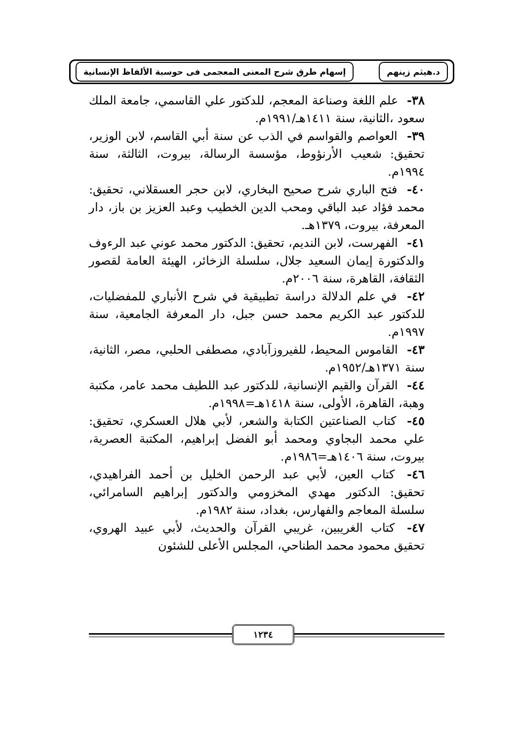د.هيثم زينهم إسهام طرق شرح المعنى المعجمى فى حوسبة الألفاظ الإنسانية
٣٨- علم اللغة وصناعة المعجم، للدكتور علي القاسمي، جامعة الملك سعود ،الثانية، سنة ١٤١١هـ/١٩٩١م.
٣٩- العواصم والقواسم في الذب عن سنة أبي القاسم، لابن الوزير، تحقيق: شعيب الأرنؤوط، مؤسسة الرسالة، بيروت، الثالثة، سنة ١٩٩٤م.
٤٠- فتح الباري شرح صحيح البخاري، لابن حجر العسقلاني، تحقيق: محمد فؤاد عبد الباقي ومحب الدين الخطيب وعبد العزيز بن باز، دار المعرفة، بيروت، ١٣٧٩هـ.
٤١- الفهرست، لابن النديم، تحقيق: الدكتور محمد عوني عبد الرءوف والدكتورة إيمان السعيد جلال، سلسلة الزخائر، الهيئة العامة لقصور الثقافة، القاهرة، سنة ٢٠٠٦م.
٤٢- في علم الدلالة دراسة تطبيقية في شرح الأنباري للمفضليات، للدكتور عبد الكريم محمد حسن جبل، دار المعرفة الجامعية، سنة ١٩٩٧م.
٤٣- القاموس المحيط، للفيروزآبادي، مصطفى الحلبي، مصر، الثانية، سنة ١٣٧١هـ/١٩٥٢م.
٤٤- القرآن والقيم الإنسانية، للدكتور عبد اللطيف محمد عامر، مكتبة وهبة، القاهرة، الأولى، سنة ١٤١٨هـ=١٩٩٨م.
٤٥- كتاب الصناعتين الكتابة والشعر، لأبي هلال العسكري، تحقيق: علي محمد البجاوي ومحمد أبو الفضل إبراهيم، المكتبة العصرية، بيروت، سنة ١٤٠٦هـ=١٩٨٦م.
٤٦- كتاب العين، لأبي عبد الرحمن الخليل بن أحمد الفراهيدي، تحقيق: الدكتور مهدي المخزومي والدكتور إبراهيم السامرائي، سلسلة المعاجم والفهارس، بغداد، سنة ١٩٨٢م.
٤٧- كتاب الغريبين، غريبي القرآن والحديث، لأبي عبيد الهروي، تحقيق محمود محمد الطناحي، المجلس الأعلى للشئون
١٢٣٤